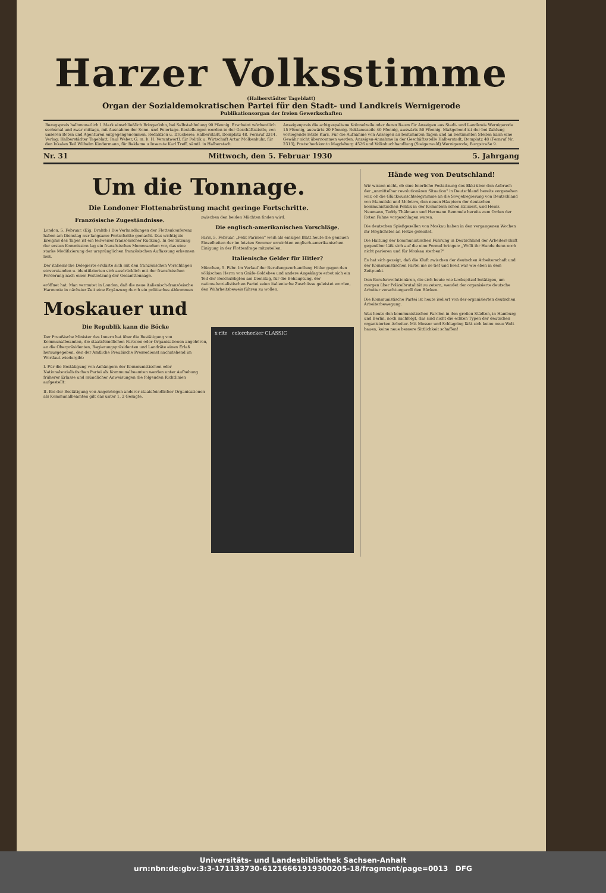Harzer Volksstimme
(Halberstädter Tageblatt)
Organ der Sozialdemokratischen Partei für den Stadt- und Landkreis Wernigerode
Publikationsorgan der freien Gewerkschaften
Bezugspreis halbmonatlich 1 Mark einschließlich Bringerlohn, bei Selbstabholung 90 Pfennig. Erscheint wöchentlich sechsmal und zwar mittags, mit Ausnahme der Sonn- und Feiertage. Bestellungen werden in der Geschäftsstelle, von unseren Boten und Agenturen entgegengenommen. Redaktion u. Druckerei: Halberstadt, Domplatz 48. Fernruf 2314. Verlag: Halberstädter Tageblatt, Paul Weber, G. m. b. H. Verantwortl. für Politik u. Wirtschaft Artur Molkenbuhr, für den lokalen Teil Wilhelm Kindermann, für Reklame u Inserate Karl Treff, sämtl. in Halberstadt.
Anzeigenpreis die achtgespaltene Kolonelzeile oder deren Raum für Anzeigen aus Stadt- und Landkreis Wernigerode 15 Pfennig, auswärts 20 Pfennig. Reklamezeile 40 Pfennig, auswärts 50 Pfennig. Maßgebend ist der bei Zahlung vorliegende letzte Kurs. Für die Aufnahme von Anzeigen an bestimmten Tagen und an bestimmten Stellen kann eine Gewähr nicht übernommen werden. Anzeigen-Annahme in der Geschäftsstelle Halberstadt, Domplatz 48 (Fernruf Nr. 2313), Postscheckkonto Magdeburg 4526 und Volksbuchhandlung (Steigerwald) Wernigerode, Burgstraße 9.
Nr. 31 Mittwoch, den 5. Februar 1930 5. Jahrgang
Um die Tonnage.
Die Londoner Flottenabrüstung macht geringe Fortschritte.
Französische Zugeständnisse.
London, 5. Februar. (Eig. Drahtb.) Die Verhandlungen der Flottenkonferenz haben am Dienstag nur langsame Fortschritte gemacht. Das wichtigste Ereignis des Tages ist ein teilweiser französischer Rückzug. In der Sitzung der ersten Kommission lag ein französisches Memorandum vor, das eine starke Modifizierung der ursprünglichen französischen Auffassung erkennen ließ.
Der italienische Delegierte erklärte sich mit den französischen Vorschlägen einverstanden u. identifizierten sich ausdrücklich mit der französischen Forderung nach einer Festsetzung der Gesamttonnage.
eröffnet hat. Man vermutet in London, daß die neue italienisch-französische Harmonie in nächster Zeit eine Ergänzung durch ein politisches Abkommen zwischen den beiden Mächten finden wird.
Die englisch-amerikanischen Vorschläge.
Paris, 5. Februar. „Petit Parisien" weiß als einziges Blatt heute die genauen Einzelheiten der im letzten Sommer erreichten englisch-amerikanischen Einigung in der Flottenfrage mitzuteilen.
Italienische Gelder für Hitler?
München, 5. Febr. Im Verlauf der Berufungsverhandlung Hitler gegen den völkischen Herrn von Gräfe-Goldebee und andere Angeklagte erbot sich ein Teil der Beschuldigten am Dienstag, für die Behauptung, der nationalsozialistischen Partei seien italienische Zuschüsse geleistet worden, den Wahrheitsbeweis führen zu wollen.
Moskauer und
x·rite colorchecker CLASSIC
Die Republik kann die Böcke
Der Preußische Minister des Innern hat über die Bestätigung von Kommunalbeamten, die staatsfeindlichen Parteien oder Organisationen angehören, an die Oberpräsidenten, Regierungspräsidenten und Landräte einen Erlaß herausgegeben, den der Amtliche Preußische Pressedienst nachstehend im Wortlaut wiedergibt:
I. Für die Bestätigung von Anhängern der Kommunistischen oder Nationalsozialistischen Partei als Kommunalbeamten werden unter Aufhebung früherer Erlasse und mündlicher Anweisungen die folgenden Richtlinien aufgestellt:
II. Bei der Bestätigung von Angehörigen anderer staatsfeindlicher Organisationen als Kommunalbeamten gilt das unter 1, 2 Gesagte.
Hände weg von Deutschland!
Wir wissen nicht, ob eine feierliche Festsitzung des Ekki über den Anbruch der „unmittelbar revolutionären Situation" in Deutschland bereits vorgesehen war, ob die Glückwunschtelegramme an die Sowjetregierung von Deutschland von Manuilski und Molotow, den neuen Häuptern der deutschen kommunistischen Politik in der Komintern schon stilisiert, und Heinz Neumann, Teddy Thälmann und Hermann Remmele bereits zum Orden der Roten Fahne vorgeschlagen waren.
Die deutschen Spießgesellen von Moskau haben in den vergangenen Wochen ihr Möglichstes an Hetze geleistet.
Die Haltung der kommunistischen Führung in Deutschland der Arbeiterschaft gegenüber läßt sich auf die eine Formel bringen: „Wollt ihr Hunde denn noch nicht parieren und für Moskau sterben?"
Es hat sich gezeigt, daß die Kluft zwischen der deutschen Arbeiterschaft und der Kommunistischen Partei nie so tief und breit war wie eben in dem Zeitpunkt.
Den Berufsrevolutionären, die sich heute wie Lockspitzel betätigen, um morgen über Polizeibrutalität zu zetern, wendet der organisierte deutsche Arbeiter verachtungsvoll den Rücken.
Die Kommunistische Partei ist heute isoliert von der organisierten deutschen Arbeiterbewegung.
Was heute den kommunistischen Parolen in den großen Städten, in Hamburg und Berlin, noch nachfolgt, das sind nicht die echten Typen der deutschen organisierten Arbeiter. Mit Messer und Schlagring läßt sich keine neue Welt bauen, keine neue bessere Sittlichkeit schaffen!
Universitäts- und Landesbibliothek Sachsen-Anhalt
urn:nbn:de:gbv:3:3-171133730-612166619193002​05-18/fragment/page=0013 DFG